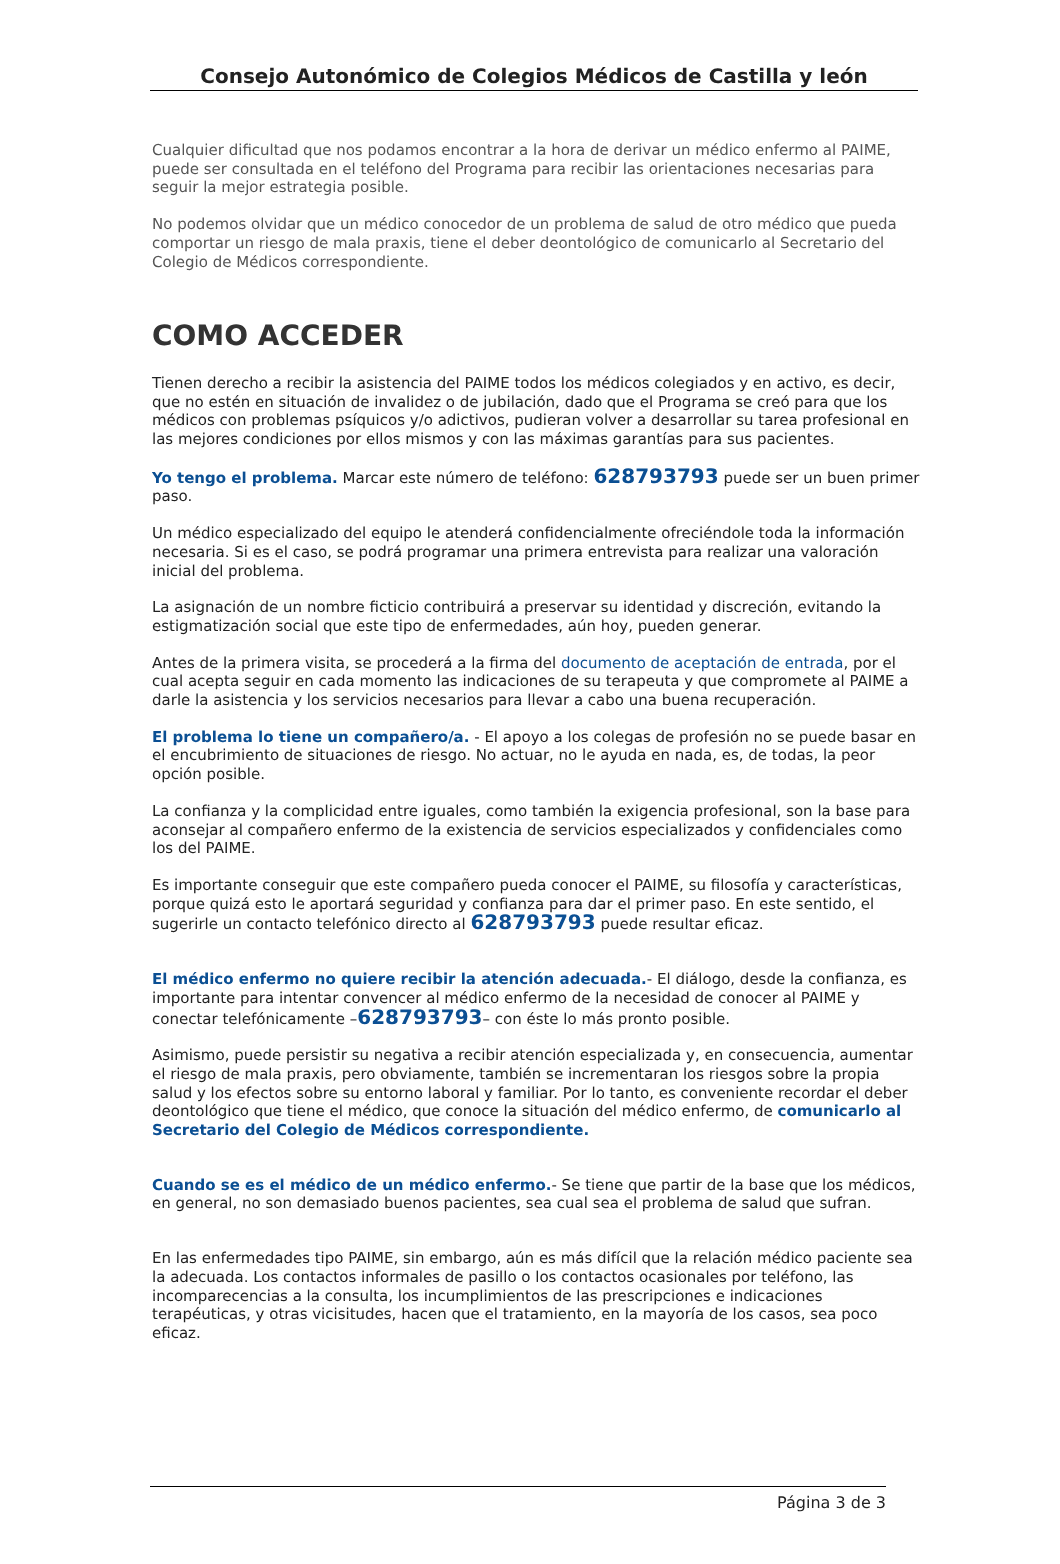Consejo Autonómico de Colegios Médicos de Castilla y león
Cualquier dificultad que nos podamos encontrar a la hora de derivar un médico enfermo al PAIME, puede ser consultada en el teléfono del Programa para recibir las orientaciones necesarias para seguir la mejor estrategia posible.
No podemos olvidar que un médico conocedor de un problema de salud de otro médico que pueda comportar un riesgo de mala praxis, tiene el deber deontológico de comunicarlo al Secretario del Colegio de Médicos correspondiente.
COMO ACCEDER
Tienen derecho a recibir la asistencia del PAIME todos los médicos colegiados y en activo, es decir, que no estén en situación de invalidez o de jubilación, dado que el Programa se creó para que los médicos con problemas psíquicos y/o adictivos, pudieran volver a desarrollar su tarea profesional en las mejores condiciones por ellos mismos y con las máximas garantías para sus pacientes.
Yo tengo el problema. Marcar este número de teléfono: 628793793 puede ser un buen primer paso.
Un médico especializado del equipo le atenderá confidencialmente ofreciéndole toda la información necesaria. Si es el caso, se podrá programar una primera entrevista para realizar una valoración inicial del problema.
La asignación de un nombre ficticio contribuirá a preservar su identidad y discreción, evitando la estigmatización social que este tipo de enfermedades, aún hoy, pueden generar.
Antes de la primera visita, se procederá a la firma del documento de aceptación de entrada, por el cual acepta seguir en cada momento las indicaciones de su terapeuta y que compromete al PAIME a darle la asistencia y los servicios necesarios para llevar a cabo una buena recuperación.
El problema lo tiene un compañero/a. - El apoyo a los colegas de profesión no se puede basar en el encubrimiento de situaciones de riesgo. No actuar, no le ayuda en nada, es, de todas, la peor opción posible.
La confianza y la complicidad entre iguales, como también la exigencia profesional, son la base para aconsejar al compañero enfermo de la existencia de servicios especializados y confidenciales como los del PAIME.
Es importante conseguir que este compañero pueda conocer el PAIME, su filosofía y características, porque quizá esto le aportará seguridad y confianza para dar el primer paso. En este sentido, el sugerirle un contacto telefónico directo al 628793793 puede resultar eficaz.
El médico enfermo no quiere recibir la atención adecuada.- El diálogo, desde la confianza, es importante para intentar convencer al médico enfermo de la necesidad de conocer al PAIME y conectar telefónicamente –628793793– con éste lo más pronto posible.
Asimismo, puede persistir su negativa a recibir atención especializada y, en consecuencia, aumentar el riesgo de mala praxis, pero obviamente, también se incrementaran los riesgos sobre la propia salud y los efectos sobre su entorno laboral y familiar. Por lo tanto, es conveniente recordar el deber deontológico que tiene el médico, que conoce la situación del médico enfermo, de comunicarlo al Secretario del Colegio de Médicos correspondiente.
Cuando se es el médico de un médico enfermo.- Se tiene que partir de la base que los médicos, en general, no son demasiado buenos pacientes, sea cual sea el problema de salud que sufran.
En las enfermedades tipo PAIME, sin embargo, aún es más difícil que la relación médico paciente sea la adecuada. Los contactos informales de pasillo o los contactos ocasionales por teléfono, las incomparecencias a la consulta, los incumplimientos de las prescripciones e indicaciones terapéuticas, y otras vicisitudes, hacen que el tratamiento, en la mayoría de los casos, sea poco eficaz.
Página 3 de 3